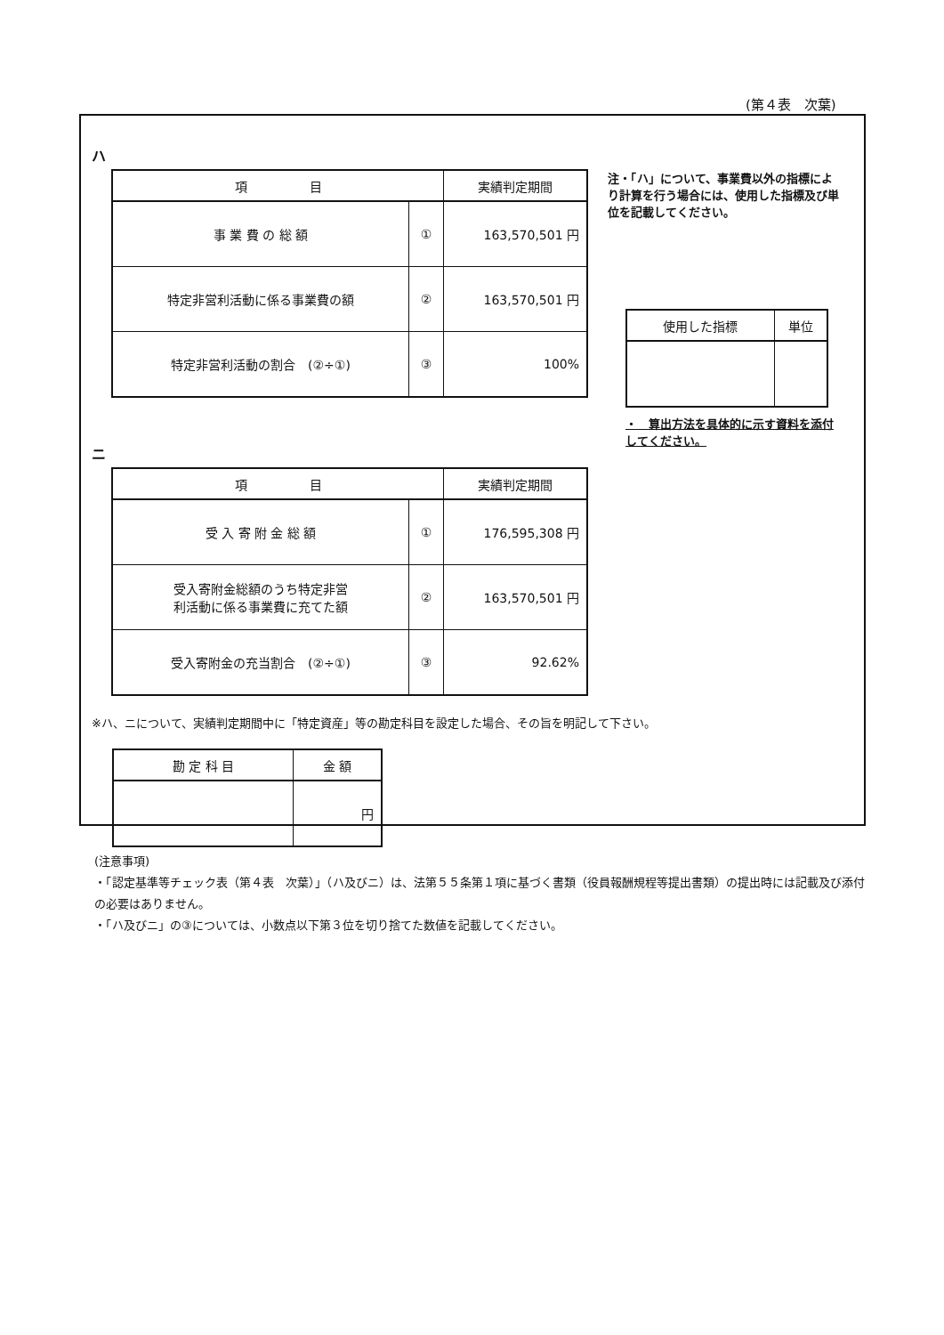(第４表　次葉)
ハ
| 項 目 | | 実績判定期間 |
| --- | --- | --- |
| 事 業 費 の 総 額 | ① | 163,570,501 円 |
| 特定非営利活動に係る事業費の額 | ② | 163,570,501 円 |
| 特定非営利活動の割合 (②÷①) | ③ | 100% |
ニ
| 項 目 | | 実績判定期間 |
| --- | --- | --- |
| 受 入 寄 附 金 総 額 | ① | 176,595,308 円 |
| 受入寄附金総額のうち特定非営 利活動に係る事業費に充てた額 | ② | 163,570,501 円 |
| 受入寄附金の充当割合 (②÷①) | ③ | 92.62% |
注・「ハ」について、事業費以外の指標により計算を行う場合には、使用した指標及び単位を記載してください。
| 使用した指標 | 単位 |
| --- | --- |
・　算出方法を具体的に示す資料を添付してください。
※ハ、ニについて、実績判定期間中に「特定資産」等の勘定科目を設定した場合、その旨を明記して下さい。
| 勘 定 科 目 | 金 額 |
| --- | --- |
| | 円 |
(注意事項)
・「認定基準等チェック表（第４表　次葉）」（ハ及びニ）は、法第５５条第１項に基づく書類（役員報酬規程等提出書類）の提出時には記載及び添付の必要はありません。
・「ハ及びニ」の③については、小数点以下第３位を切り捨てた数値を記載してください。